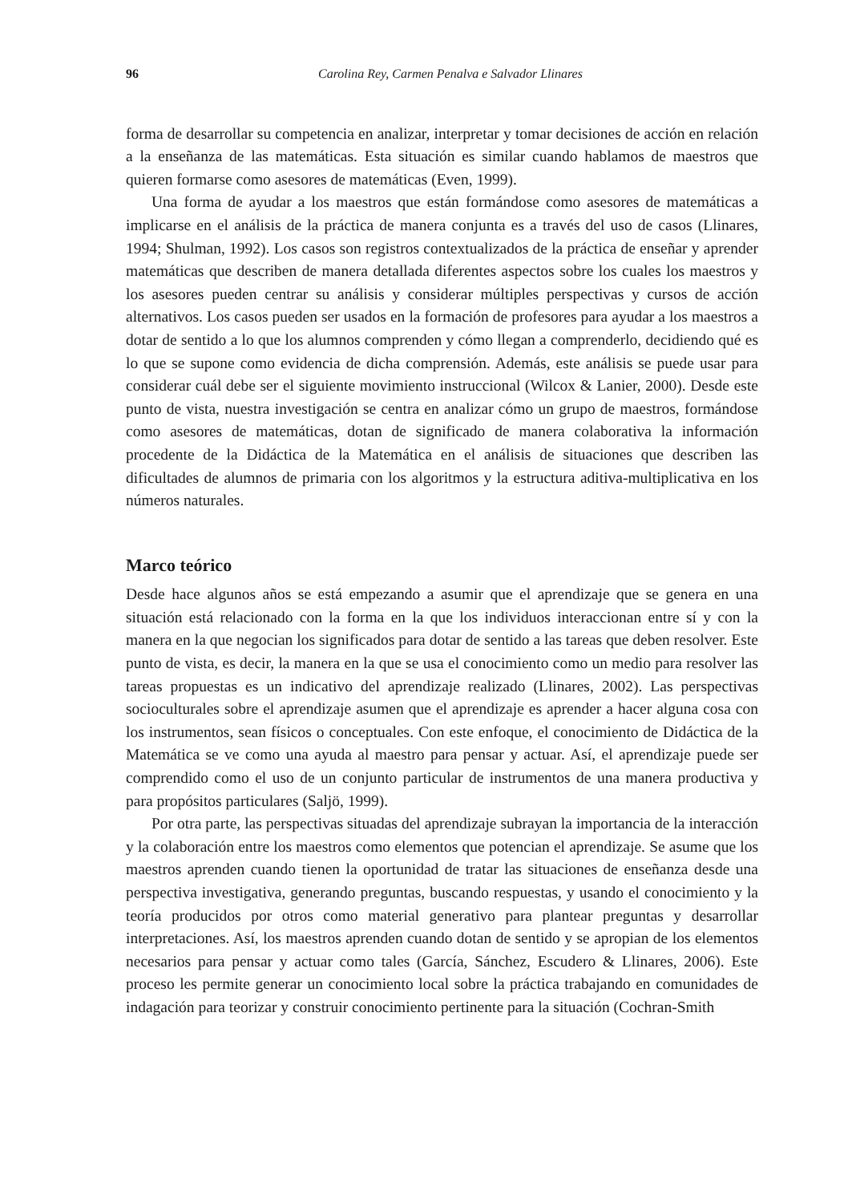96 Carolina Rey, Carmen Penalva e Salvador Llinares
forma de desarrollar su competencia en analizar, interpretar y tomar decisiones de acción en relación a la enseñanza de las matemáticas. Esta situación es similar cuando hablamos de maestros que quieren formarse como asesores de matemáticas (Even, 1999).
Una forma de ayudar a los maestros que están formándose como asesores de matemáticas a implicarse en el análisis de la práctica de manera conjunta es a través del uso de casos (Llinares, 1994; Shulman, 1992). Los casos son registros contextualizados de la práctica de enseñar y aprender matemáticas que describen de manera detallada diferentes aspectos sobre los cuales los maestros y los asesores pueden centrar su análisis y considerar múltiples perspectivas y cursos de acción alternativos. Los casos pueden ser usados en la formación de profesores para ayudar a los maestros a dotar de sentido a lo que los alumnos comprenden y cómo llegan a comprenderlo, decidiendo qué es lo que se supone como evidencia de dicha comprensión. Además, este análisis se puede usar para considerar cuál debe ser el siguiente movimiento instruccional (Wilcox & Lanier, 2000). Desde este punto de vista, nuestra investigación se centra en analizar cómo un grupo de maestros, formándose como asesores de matemáticas, dotan de significado de manera colaborativa la información procedente de la Didáctica de la Matemática en el análisis de situaciones que describen las dificultades de alumnos de primaria con los algoritmos y la estructura aditiva-multiplicativa en los números naturales.
Marco teórico
Desde hace algunos años se está empezando a asumir que el aprendizaje que se genera en una situación está relacionado con la forma en la que los individuos interaccionan entre sí y con la manera en la que negocian los significados para dotar de sentido a las tareas que deben resolver. Este punto de vista, es decir, la manera en la que se usa el conocimiento como un medio para resolver las tareas propuestas es un indicativo del aprendizaje realizado (Llinares, 2002). Las perspectivas socioculturales sobre el aprendizaje asumen que el aprendizaje es aprender a hacer alguna cosa con los instrumentos, sean físicos o conceptuales. Con este enfoque, el conocimiento de Didáctica de la Matemática se ve como una ayuda al maestro para pensar y actuar. Así, el aprendizaje puede ser comprendido como el uso de un conjunto particular de instrumentos de una manera productiva y para propósitos particulares (Saljö, 1999).
Por otra parte, las perspectivas situadas del aprendizaje subrayan la importancia de la interacción y la colaboración entre los maestros como elementos que potencian el aprendizaje. Se asume que los maestros aprenden cuando tienen la oportunidad de tratar las situaciones de enseñanza desde una perspectiva investigativa, generando preguntas, buscando respuestas, y usando el conocimiento y la teoría producidos por otros como material generativo para plantear preguntas y desarrollar interpretaciones. Así, los maestros aprenden cuando dotan de sentido y se apropian de los elementos necesarios para pensar y actuar como tales (García, Sánchez, Escudero & Llinares, 2006). Este proceso les permite generar un conocimiento local sobre la práctica trabajando en comunidades de indagación para teorizar y construir conocimiento pertinente para la situación (Cochran-Smith